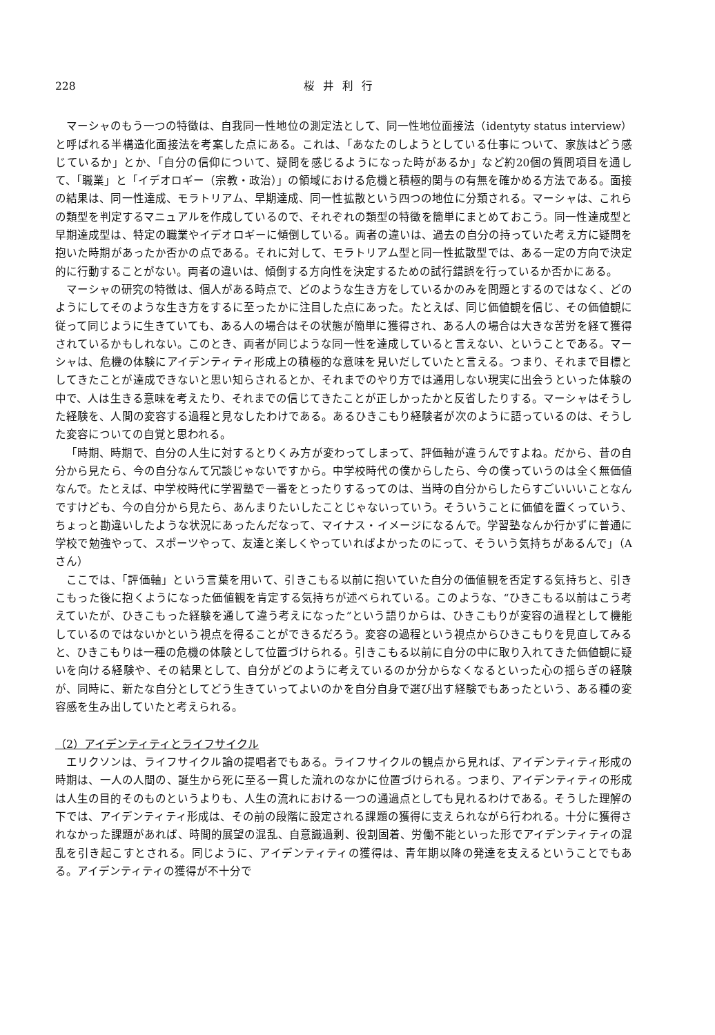228 桜井利行
マーシャのもう一つの特徴は、自我同一性地位の測定法として、同一性地位面接法（identyty status interview）と呼ばれる半構造化面接法を考案した点にある。これは、「あなたのしようとしている仕事について、家族はどう感じているか」とか、「自分の信仰について、疑問を感じるようになった時があるか」など約20個の質問項目を通して、「職業」と「イデオロギー（宗教・政治）」の領域における危機と積極的関与の有無を確かめる方法である。面接の結果は、同一性達成、モラトリアム、早期達成、同一性拡散という四つの地位に分類される。マーシャは、これらの類型を判定するマニュアルを作成しているので、それぞれの類型の特徴を簡単にまとめておこう。同一性達成型と早期達成型は、特定の職業やイデオロギーに傾倒している。両者の違いは、過去の自分の持っていた考え方に疑問を抱いた時期があったか否かの点である。それに対して、モラトリアム型と同一性拡散型では、ある一定の方向で決定的に行動することがない。両者の違いは、傾倒する方向性を決定するための試行錯誤を行っているか否かにある。
マーシャの研究の特徴は、個人がある時点で、どのような生き方をしているかのみを問題とするのではなく、どのようにしてそのような生き方をするに至ったかに注目した点にあった。たとえば、同じ価値観を信じ、その価値観に従って同じように生きていても、ある人の場合はその状態が簡単に獲得され、ある人の場合は大きな苦労を経て獲得されているかもしれない。このとき、両者が同じような同一性を達成していると言えない、ということである。マーシャは、危機の体験にアイデンティティ形成上の積極的な意味を見いだしていたと言える。つまり、それまで目標としてきたことが達成できないと思い知らされるとか、それまでのやり方では通用しない現実に出会うといった体験の中で、人は生きる意味を考えたり、それまでの信じてきたことが正しかったかと反省したりする。マーシャはそうした経験を、人間の変容する過程と見なしたわけである。あるひきこもり経験者が次のように語っているのは、そうした変容についての自覚と思われる。
「時期、時期で、自分の人生に対するとりくみ方が変わってしまって、評価軸が違うんですよね。だから、昔の自分から見たら、今の自分なんて冗談じゃないですから。中学校時代の僕からしたら、今の僕っていうのは全く無価値なんで。たとえば、中学校時代に学習塾で一番をとったりするってのは、当時の自分からしたらすごいいいことなんですけども、今の自分から見たら、あんまりたいしたことじゃないっていう。そういうことに価値を置くっていう、ちょっと勘違いしたような状況にあったんだなって、マイナス・イメージになるんで。学習塾なんか行かずに普通に学校で勉強やって、スポーツやって、友達と楽しくやっていればよかったのにって、そういう気持ちがあるんで」（Aさん）
ここでは、「評価軸」という言葉を用いて、引きこもる以前に抱いていた自分の価値観を否定する気持ちと、引きこもった後に抱くようになった価値観を肯定する気持ちが述べられている。このような、“ひきこもる以前はこう考えていたが、ひきこもった経験を通して違う考えになった”という語りからは、ひきこもりが変容の過程として機能しているのではないかという視点を得ることができるだろう。変容の過程という視点からひきこもりを見直してみると、ひきこもりは一種の危機の体験として位置づけられる。引きこもる以前に自分の中に取り入れてきた価値観に疑いを向ける経験や、その結果として、自分がどのように考えているのか分からなくなるといった心の揺らぎの経験が、同時に、新たな自分としてどう生きていってよいのかを自分自身で選び出す経験でもあったという、ある種の変容感を生み出していたと考えられる。
（2）アイデンティティとライフサイクル
エリクソンは、ライフサイクル論の提唱者でもある。ライフサイクルの観点から見れば、アイデンティティ形成の時期は、一人の人間の、誕生から死に至る一貫した流れのなかに位置づけられる。つまり、アイデンティティの形成は人生の目的そのものというよりも、人生の流れにおける一つの通過点としても見れるわけである。そうした理解の下では、アイデンティティ形成は、その前の段階に設定される課題の獲得に支えられながら行われる。十分に獲得されなかった課題があれば、時間的展望の混乱、自意識過剰、役割固着、労働不能といった形でアイデンティティの混乱を引き起こすとされる。同じように、アイデンティティの獲得は、青年期以降の発達を支えるということでもある。アイデンティティの獲得が不十分で